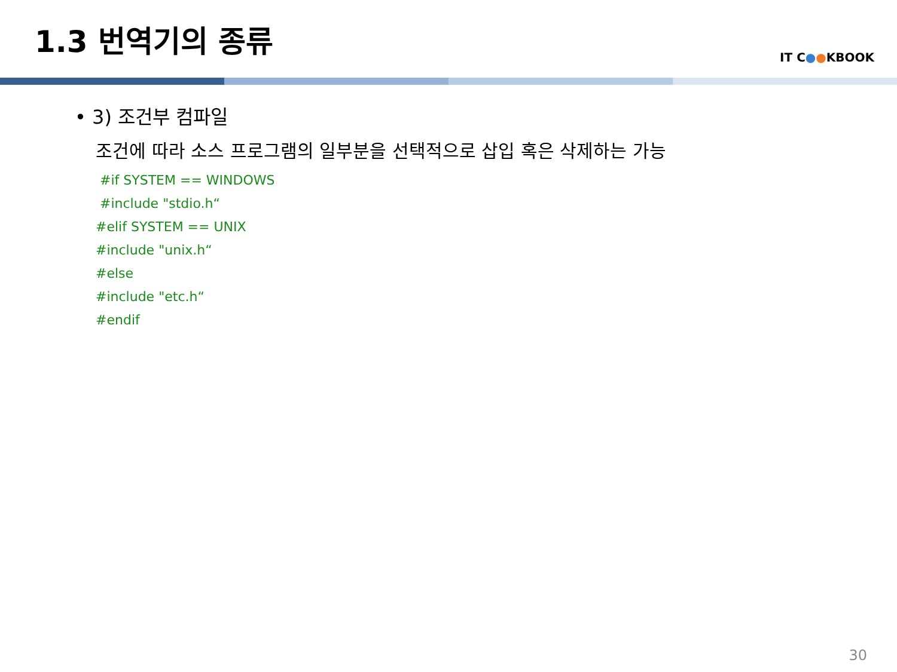1.3 번역기의 종류
IT C●●KBOOK
• 3) 조건부 컴파일
조건에 따라 소스 프로그램의 일부분을 선택적으로 삽입 혹은 삭제하는 가능
#if SYSTEM == WINDOWS
#include "stdio.h“
#elif SYSTEM == UNIX
#include "unix.h“
#else
#include "etc.h“
#endif
30